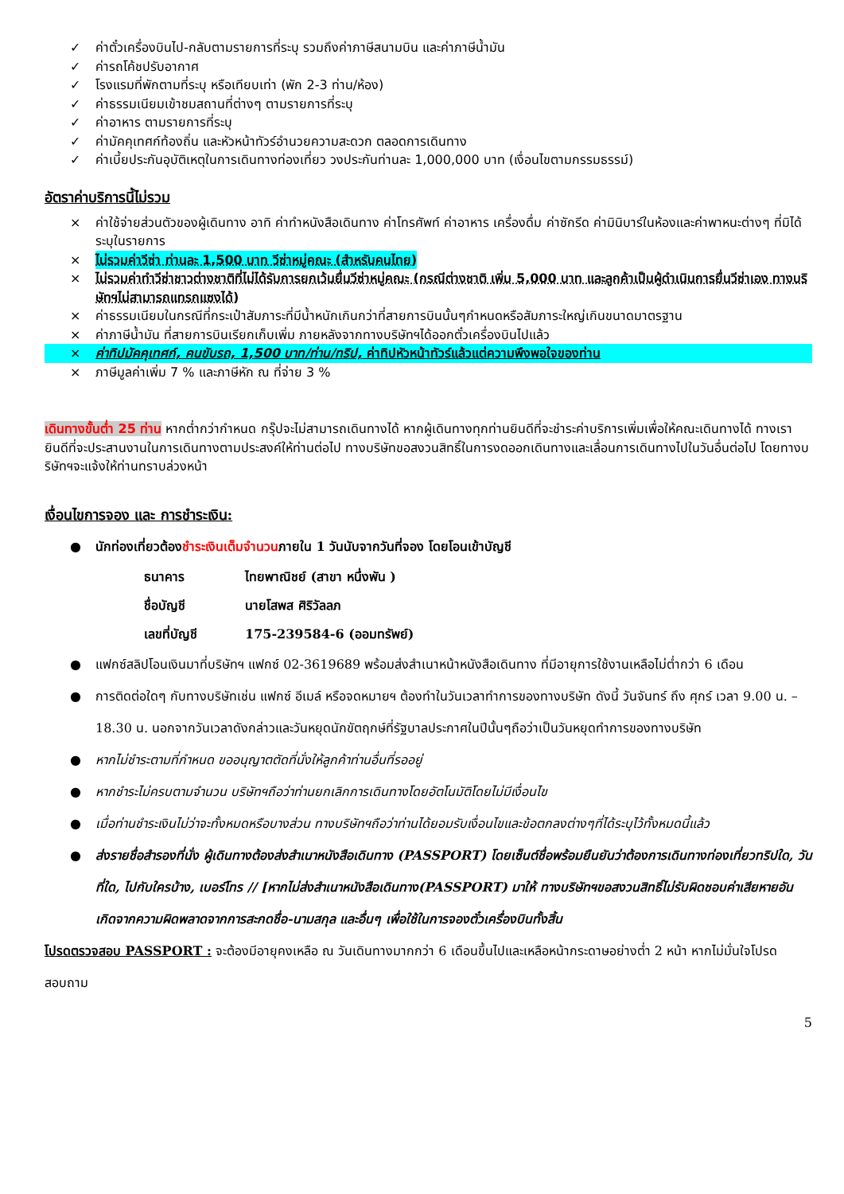✓ ค่าตั๋วเครื่องบินไป-กลับตามรายการที่ระบุ รวมถึงค่าภาษีสนามบิน และค่าภาษีน้ำมัน
✓ ค่ารถโค้ชปรับอากาศ
✓ โรงแรมที่พักตามที่ระบุ หรือเทียบเท่า (พัก 2-3 ท่าน/ห้อง)
✓ ค่าธรรมเนียมเข้าชมสถานที่ต่างๆ ตามรายการที่ระบุ
✓ ค่าอาหาร ตามรายการที่ระบุ
✓ ค่ามัคคุเทศก์ท้องถิ่น และหัวหน้าทัวร์อำนวยความสะดวก ตลอดการเดินทาง
✓ ค่าเบี้ยประกันอุบัติเหตุในการเดินทางท่องเที่ยว วงประกันท่านละ 1,000,000 บาท (เงื่อนไขตามกรรมธรรม์)
อัตราค่าบริการนี้ไม่รวม
× ค่าใช้จ่ายส่วนตัวของผู้เดินทาง อาทิ ค่าทำหนังสือเดินทาง ค่าโทรศัพท์ ค่าอาหาร เครื่องดื่ม ค่าซักรีด ค่ามินิบาร์ในห้องและค่าพาหนะต่างๆ ที่มิได้ระบุในรายการ
× ไม่รวมค่าวีซ่า ท่านละ 1,500 บาท วีซ่าหมู่คณะ (สำหรับคนไทย)
× ไม่รวมค่าทำวีซ่าชาวต่างชาติที่ไม่ได้รับการยกเว้นยื่นวีซ่าหมู่คณะ (กรณีต่างชาติ เพิ่ม 5,000 บาท และลูกค้าเป็นผู้ดำเนินการยื่นวีซ่าเอง ทางบริษัทฯไม่สามารถแทรกแซงได้)
× ค่าธรรมเนียมในกรณีที่กระเป๋าสัมภาระที่มีน้ำหนักเกินกว่าที่สายการบินนั้นๆกำหนดหรือสัมภาระใหญ่เกินขนาดมาตรฐาน
× ค่าภาษีน้ำมัน ที่สายการบินเรียกเก็บเพิ่ม ภายหลังจากทางบริษัทฯได้ออกตั๋วเครื่องบินไปแล้ว
× ค่าทิปมัคคุเทศก์, คนขับรถ, 1,500 บาท/ท่าน/ทริป, ค่าทิปหัวหน้าทัวร์แล้วแต่ความพึงพอใจของท่าน
× ภาษีมูลค่าเพิ่ม 7 % และภาษีหัก ณ ที่จ่าย 3 %
เดินทางขั้นต่ำ 25 ท่าน หากต่ำกว่ากำหนด กรุ๊ปจะไม่สามารถเดินทางได้ หากผู้เดินทางทุกท่านยินดีที่จะชำระค่าบริการเพิ่มเพื่อให้คณะเดินทางได้ ทางเรายินดีที่จะประสานงานในการเดินทางตามประสงค์ให้ท่านต่อไป ทางบริษัทขอสงวนสิทธิ์ในการงดออกเดินทางและเลื่อนการเดินทางไปในวันอื่นต่อไป โดยทางบริษัทฯจะแจ้งให้ท่านทราบล่วงหน้า
เงื่อนไขการจอง และ การชำระเงิน:
● นักท่องเที่ยวต้องชำระเงินเต็มจำนวนภายใน 1 วันนับจากวันที่จอง โดยโอนเข้าบัญชี
| ธนาคาร | ไทยพาณิชย์ (สาขา หนึ่งพัน ) |
| ชื่อบัญชี | นายโสพส ศิริวัลลภ |
| เลขที่บัญชี | 175-239584-6 (ออมทรัพย์) |
● แฟกซ์สลิปโอนเงินมาที่บริษัทฯ แฟกซ์ 02-3619689 พร้อมส่งสำเนาหน้าหนังสือเดินทาง ที่มีอายุการใช้งานเหลือไม่ต่ำกว่า 6 เดือน
● การติดต่อใดๆ กับทางบริษัทเช่น แฟกซ์ อีเมล์ หรือจดหมายฯ ต้องทำในวันเวลาทำการของทางบริษัท ดังนี้ วันจันทร์ ถึง ศุกร์ เวลา 9.00 น. – 18.30 น. นอกจากวันเวลาดังกล่าวและวันหยุดนักขัตฤกษ์ที่รัฐบาลประกาศในปีนั้นๆถือว่าเป็นวันหยุดทำการของทางบริษัท
● หากไม่ชำระตามที่กำหนด ขออนุญาตตัดที่นั่งให้ลูกค้าท่านอื่นที่รออยู่
● หากชำระไม่ครบตามจำนวน บริษัทฯถือว่าท่านยกเลิกการเดินทางโดยอัตโนมัติโดยไม่มีเงื่อนไข
● เมื่อท่านชำระเงินไม่ว่าจะทั้งหมดหรือบางส่วน ทางบริษัทฯถือว่าท่านได้ยอมรับเงื่อนไขและข้อตกลงต่างๆที่ได้ระบุไว้ทั้งหมดนี้แล้ว
● ส่งรายชื่อสำรองที่นั่ง ผู้เดินทางต้องส่งสำเนาหนังสือเดินทาง (PASSPORT) โดยเซ็นต์ชื่อพร้อมยืนยันว่าต้องการเดินทางท่องเที่ยวทริปใด, วันที่ใด, ไปกับใครบ้าง, เบอร์โทร // [หากไม่ส่งสำเนาหนังสือเดินทาง(PASSPORT) มาให้ ทางบริษัทฯขอสงวนสิทธิ์ไม่รับผิดชอบค่าเสียหายอันเกิดจากความผิดพลาดจากการสะกดชื่อ-นามสกุล และอื่นๆ เพื่อใช้ในการจองตั๋วเครื่องบินทั้งสิ้น
โปรดตรวจสอบ PASSPORT : จะต้องมีอายุคงเหลือ ณ วันเดินทางมากกว่า 6 เดือนขึ้นไปและเหลือหน้ากระดาษอย่างต่ำ 2 หน้า หากไม่มั่นใจโปรดสอบถาม
5